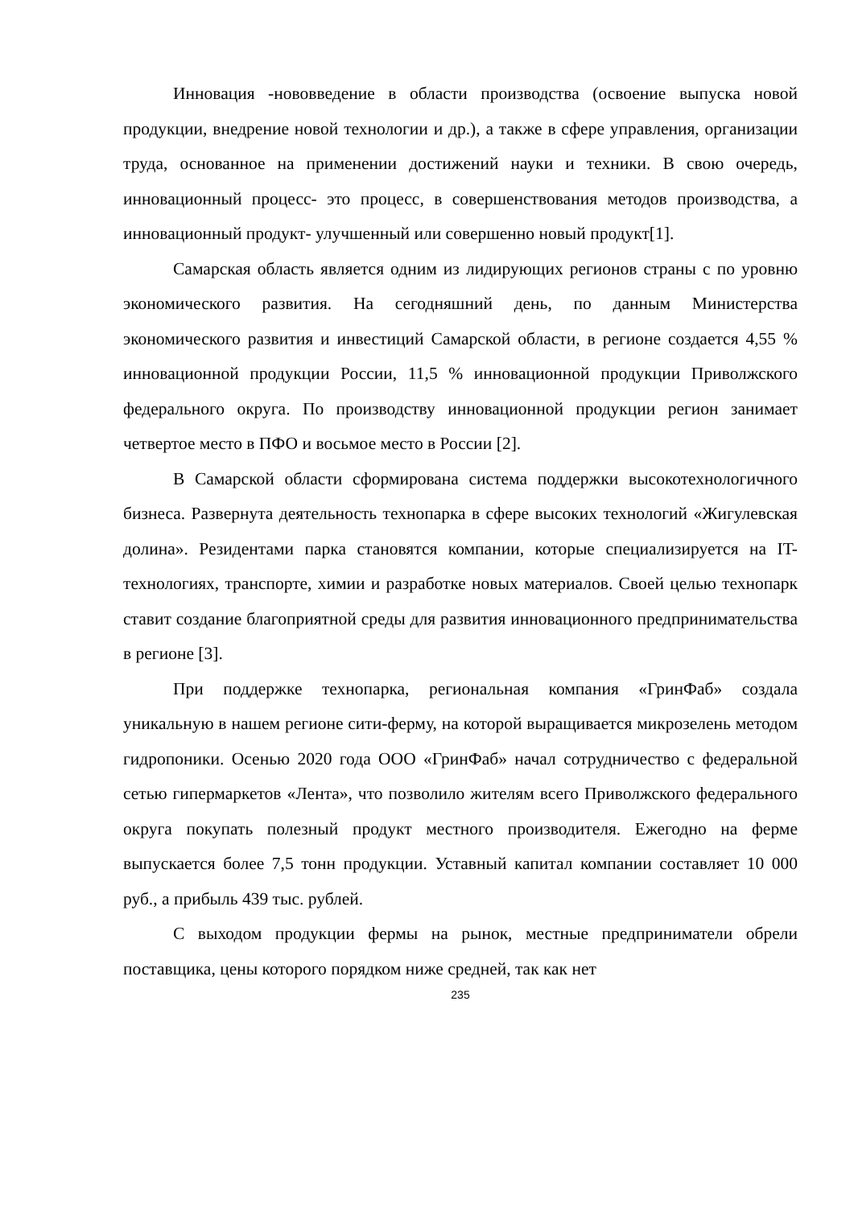Инновация -нововведение в области производства (освоение выпуска новой продукции, внедрение новой технологии и др.), а также в сфере управления, организации труда, основанное на применении достижений науки и техники. В свою очередь, инновационный процесс- это процесс, в совершенствования методов производства, а инновационный продукт- улучшенный или совершенно новый продукт[1].
Самарская область является одним из лидирующих регионов страны с по уровню экономического развития. На сегодняшний день, по данным Министерства экономического развития и инвестиций Самарской области, в регионе создается 4,55 % инновационной продукции России, 11,5 % инновационной продукции Приволжского федерального округа. По производству инновационной продукции регион занимает четвертое место в ПФО и восьмое место в России [2].
В Самарской области сформирована система поддержки высокотехнологичного бизнеса. Развернута деятельность технопарка в сфере высоких технологий «Жигулевская долина». Резидентами парка становятся компании, которые специализируется на IT-технологиях, транспорте, химии и разработке новых материалов. Своей целью технопарк ставит создание благоприятной среды для развития инновационного предпринимательства в регионе [3].
При поддержке технопарка, региональная компания «ГринФаб» создала уникальную в нашем регионе сити-ферму, на которой выращивается микрозелень методом гидропоники. Осенью 2020 года ООО «ГринФаб» начал сотрудничество с федеральной сетью гипермаркетов «Лента», что позволило жителям всего Приволжского федерального округа покупать полезный продукт местного производителя. Ежегодно на ферме выпускается более 7,5 тонн продукции. Уставный капитал компании составляет 10 000 руб., а прибыль 439 тыс. рублей.
С выходом продукции фермы на рынок, местные предприниматели обрели поставщика, цены которого порядком ниже средней, так как нет
235